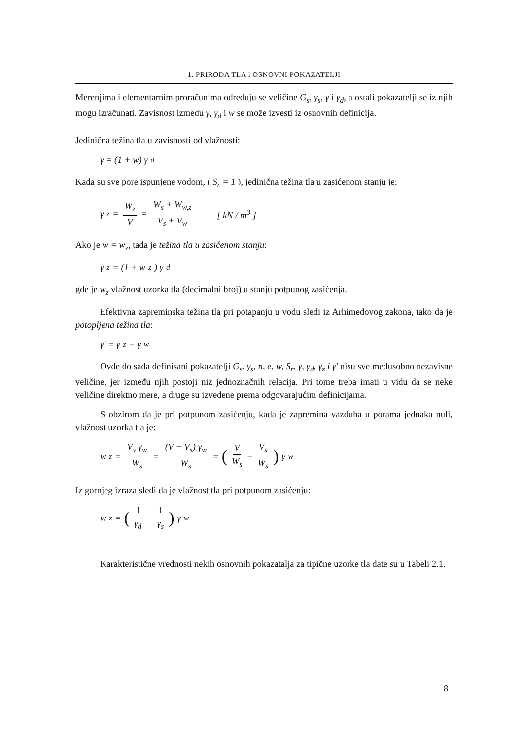1. PRIRODA TLA i OSNOVNI POKAZATELJI
Merenjima i elementarnim proračunima određuju se veličine G<sub>s</sub>, γ<sub>s</sub>, γ i γ<sub>d</sub>, a ostali pokazatelji se iz njih mogu izračunati. Zavisnost između γ, γ<sub>d</sub> i w se može izvesti iz osnovnih definicija.
Jedinična težina tla u zavisnosti od vlažnosti:
γ = (1 + w) γ<sub>d</sub>
Kada su sve pore ispunjene vodom, ( S<sub>r</sub> = 1 ), jedinična težina tla u zasićenom stanju je:
γ<sub>z</sub> = W<sub>z</sub> V = W<sub>s</sub> + W<sub>w,z</sub> V<sub>s</sub> + V<sub>w</sub> [ kN / m<sup>3</sup> ]
Ako je w = w<sub>z</sub>, tada je težina tla u zasićenom stanju:
γ<sub>z</sub> = (1 + w<sub>z</sub>) γ<sub>d</sub>
gde je w<sub>z</sub> vlažnost uzorka tla (decimalni broj) u stanju potpunog zasićenja.
Efektivna zapreminska težina tla pri potapanju u vodu sledi iz Arhimedovog zakona, tako da je potopljena težina tla:
γ′ = γ<sub>z</sub> − γ<sub>w</sub>
Ovde do sada definisani pokazatelji G<sub>s</sub>, γ<sub>s</sub>, n, e, w, S<sub>r</sub>, γ, γ<sub>d</sub>, γ<sub>z</sub> i γ′ nisu sve međusobno nezavisne veličine, jer između njih postoji niz jednoznačnih relacija. Pri tome treba imati u vidu da se neke veličine direktno mere, a druge su izvedene prema odgovarajućim definicijama.
S obzirom da je pri potpunom zasićenju, kada je zapremina vazduha u porama jednaka nuli, vlažnost uzorka tla je:
w<sub>z</sub> = V<sub>v</sub> γ<sub>w</sub> W<sub>s</sub> = (V − V<sub>s</sub>) γ<sub>w</sub> W<sub>s</sub> = (V W<sub>s</sub> − V<sub>s</sub> W<sub>s</sub>) γ<sub>w</sub>
Iz gornjeg izraza sledi da je vlažnost tla pri potpunom zasićenju:
w<sub>z</sub> = (1 γ<sub>d</sub> − 1 γ<sub>s</sub>) γ<sub>w</sub>
Karakteristične vrednosti nekih osnovnih pokazatalja za tipične uzorke tla date su u Tabeli 2.1.
8